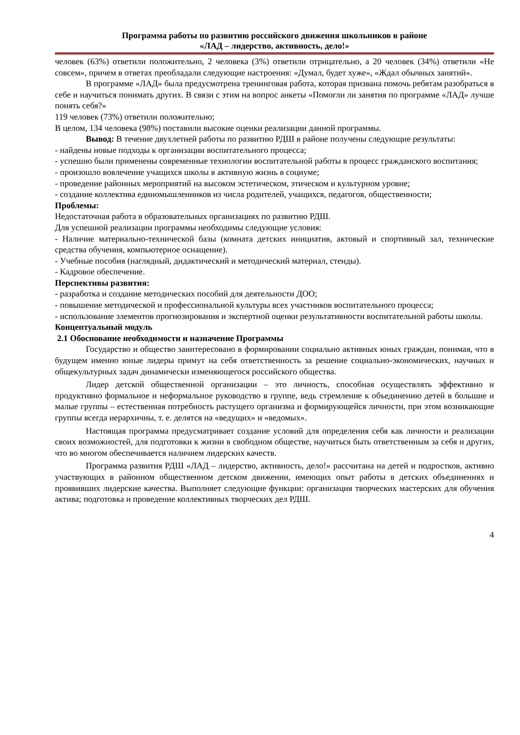Программа работы по развитию российского движения школьников в районе
«ЛАД – лидерство, активность, дело!»
человек (63%) ответили положительно, 2 человека (3%) ответили отрицательно, а 20 человек (34%) ответили «Не совсем», причем в ответах преобладали следующие настроения: «Думал, будет хуже», «Ждал обычных занятий».
В программе «ЛАД» была предусмотрена тренинговая работа, которая призвана помочь ребятам разобраться в себе и научиться понимать других. В связи с этим на вопрос анкеты «Помогли ли занятия по программе «ЛАД» лучше понять себя?»
119 человек (73%) ответили положительно;
В целом, 134 человека (98%) поставили высокие оценки реализации данной программы.
Вывод: В течение двухлетней работы по развитию РДШ в районе получены следующие результаты:
- найдены новые подходы к организации воспитательного процесса;
- успешно были применены современные технологии воспитательной работы в процесс гражданского воспитания;
- произошло вовлечение учащихся школы в активную жизнь в социуме;
- проведение районных мероприятий на высоком эстетическом, этическом и культурном уровне;
- создание коллектива единомышленников из числа родителей, учащихся, педагогов, общественности;
Проблемы:
Недостаточная работа в образовательных организациях по развитию РДШ.
Для успешной реализации программы необходимы следующие условия:
- Наличие материально-технической базы (комната детских инициатив, актовый и спортивный зал, технические средства обучения, компьютерное оснащение).
- Учебные пособия (наглядный, дидактический и методический материал, стенды).
- Кадровое обеспечение.
Перспективы развития:
- разработка и создание методических пособий для деятельности ДОО;
- повышение методической и профессиональной культуры всех участников воспитательного процесса;
- использование элементов прогнозирования и экспертной оценки результативности воспитательной работы школы.
Концептуальный модуль
2.1 Обоснование необходимости и назначение Программы
Государство и общество заинтересовано в формировании социально активных юных граждан, понимая, что в будущем именно юные лидеры примут на себя ответственность за решение социально-экономических, научных и общекультурных задач динамически изменяющегося российского общества.
Лидер детской общественной организации – это личность, способная осуществлять эффективно и продуктивно формальное и неформальное руководство в группе, ведь стремление к объединению детей в большие и малые группы – естественная потребность растущего организма и формирующейся личности, при этом возникающие группы всегда иерархичны, т. е. делятся на «ведущих» и «ведомых».
Настоящая программа предусматривает создание условий для определения себя как личности и реализации своих возможностей, для подготовки к жизни в свободном обществе, научиться быть ответственным за себя и других, что во многом обеспечивается наличием лидерских качеств.
Программа развития РДШ «ЛАД – лидерство, активность, дело!» рассчитана на детей и подростков, активно участвующих в районном общественном детском движении, имеющих опыт работы в детских объединениях и проявивших лидерские качества. Выполняет следующие функции: организация творческих мастерских для обучения актива; подготовка и проведение коллективных творческих дел РДШ.
4